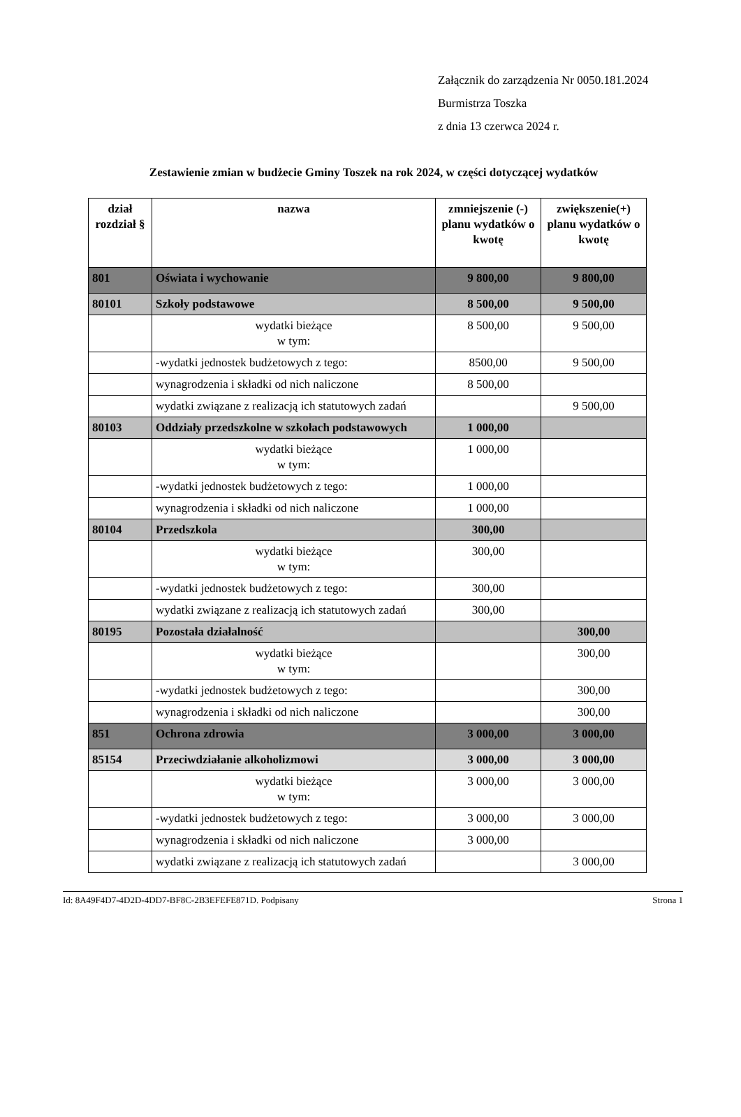Załącznik do zarządzenia Nr 0050.181.2024
Burmistrza Toszka
z dnia 13 czerwca 2024 r.
Zestawienie zmian w budżecie Gminy Toszek na rok 2024, w części dotyczącej wydatków
| dział rozdział § | nazwa | zmniejszenie (-) planu wydatków o kwotę | zwiększenie(+) planu wydatków o kwotę |
| --- | --- | --- | --- |
| 801 | Oświata i wychowanie | 9 800,00 | 9 800,00 |
| 80101 | Szkoły podstawowe | 8 500,00 | 9 500,00 |
| | wydatki bieżące w tym: | 8 500,00 | 9 500,00 |
| | -wydatki jednostek budżetowych z tego: | 8500,00 | 9 500,00 |
| | wynagrodzenia i składki od nich naliczone | 8 500,00 | |
| | wydatki związane z realizacją ich statutowych zadań | | 9 500,00 |
| 80103 | Oddziały przedszkolne w szkołach podstawowych | 1 000,00 | |
| | wydatki bieżące w tym: | 1 000,00 | |
| | -wydatki jednostek budżetowych z tego: | 1 000,00 | |
| | wynagrodzenia i składki od nich naliczone | 1 000,00 | |
| 80104 | Przedszkola | 300,00 | |
| | wydatki bieżące w tym: | 300,00 | |
| | -wydatki jednostek budżetowych z tego: | 300,00 | |
| | wydatki związane z realizacją ich statutowych zadań | 300,00 | |
| 80195 | Pozostała działalność | | 300,00 |
| | wydatki bieżące w tym: | | 300,00 |
| | -wydatki jednostek budżetowych z tego: | | 300,00 |
| | wynagrodzenia i składki od nich naliczone | | 300,00 |
| 851 | Ochrona zdrowia | 3 000,00 | 3 000,00 |
| 85154 | Przeciwdziałanie alkoholizmowi | 3 000,00 | 3 000,00 |
| | wydatki bieżące w tym: | 3 000,00 | 3 000,00 |
| | -wydatki jednostek budżetowych z tego: | 3 000,00 | 3 000,00 |
| | wynagrodzenia i składki od nich naliczone | 3 000,00 | |
| | wydatki związane z realizacją ich statutowych zadań | | 3 000,00 |
Id: 8A49F4D7-4D2D-4DD7-BF8C-2B3EFEFE871D. Podpisany Strona 1